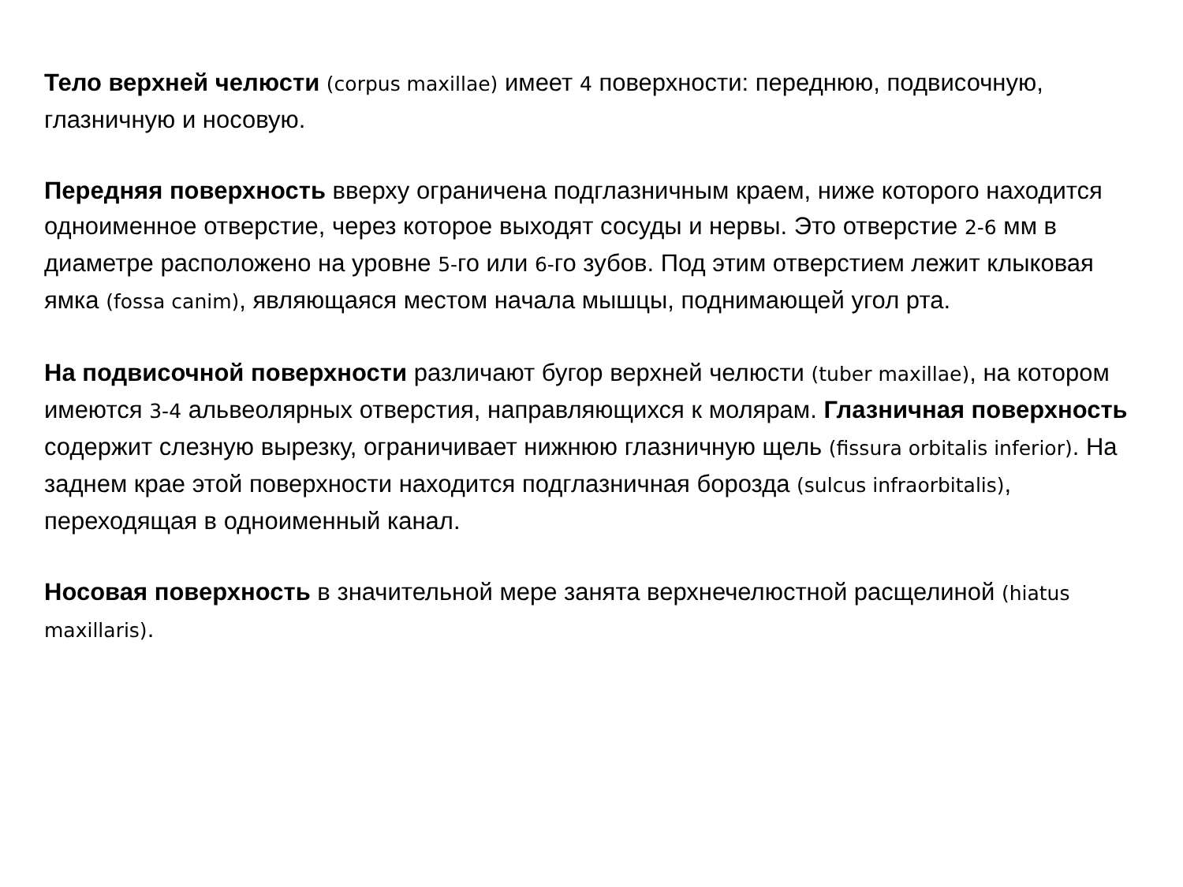Тело верхней челюсти (corpus maxillae) имеет 4 поверхности: переднюю, подвисочную, глазничную и носовую.
Передняя поверхность вверху ограничена подглазничным краем, ниже которого находится одноименное отверстие, через которое выходят сосуды и нервы. Это отверстие 2-6 мм в диаметре расположено на уровне 5-го или 6-го зубов. Под этим отверстием лежит клыковая ямка (fossa canim), являющаяся местом начала мышцы, поднимающей угол рта.
На подвисочной поверхности различают бугор верхней челюсти (tuber maxillae), на котором имеются 3-4 альвеолярных отверстия, направляющихся к молярам. Глазничная поверхность содержит слезную вырезку, ограничивает нижнюю глазничную щель (fissura orbitalis inferior). На заднем крае этой поверхности находится подглазничная борозда (sulcus infraorbitalis), переходящая в одноименный канал.
Носовая поверхность в значительной мере занята верхнечелюстной расщелиной (hiatus maxillaris).